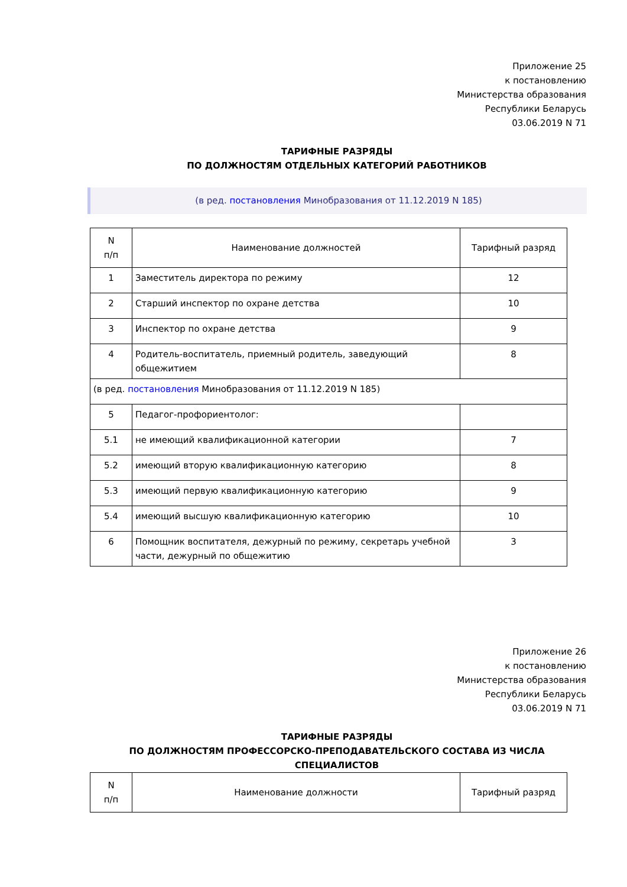Приложение 25
к постановлению
Министерства образования
Республики Беларусь
03.06.2019 N 71
ТАРИФНЫЕ РАЗРЯДЫ
ПО ДОЛЖНОСТЯМ ОТДЕЛЬНЫХ КАТЕГОРИЙ РАБОТНИКОВ
(в ред. постановления Минобразования от 11.12.2019 N 185)
| N п/п | Наименование должностей | Тарифный разряд |
| --- | --- | --- |
| 1 | Заместитель директора по режиму | 12 |
| 2 | Старший инспектор по охране детства | 10 |
| 3 | Инспектор по охране детства | 9 |
| 4 | Родитель-воспитатель, приемный родитель, заведующий общежитием | 8 |
| (в ред. постановления Минобразования от 11.12.2019 N 185) | | |
| 5 | Педагог-профориентолог: | |
| 5.1 | не имеющий квалификационной категории | 7 |
| 5.2 | имеющий вторую квалификационную категорию | 8 |
| 5.3 | имеющий первую квалификационную категорию | 9 |
| 5.4 | имеющий высшую квалификационную категорию | 10 |
| 6 | Помощник воспитателя, дежурный по режиму, секретарь учебной части, дежурный по общежитию | 3 |
Приложение 26
к постановлению
Министерства образования
Республики Беларусь
03.06.2019 N 71
ТАРИФНЫЕ РАЗРЯДЫ
ПО ДОЛЖНОСТЯМ ПРОФЕССОРСКО-ПРЕПОДАВАТЕЛЬСКОГО СОСТАВА ИЗ ЧИСЛА СПЕЦИАЛИСТОВ
| N п/п | Наименование должности | Тарифный разряд |
| --- | --- | --- |